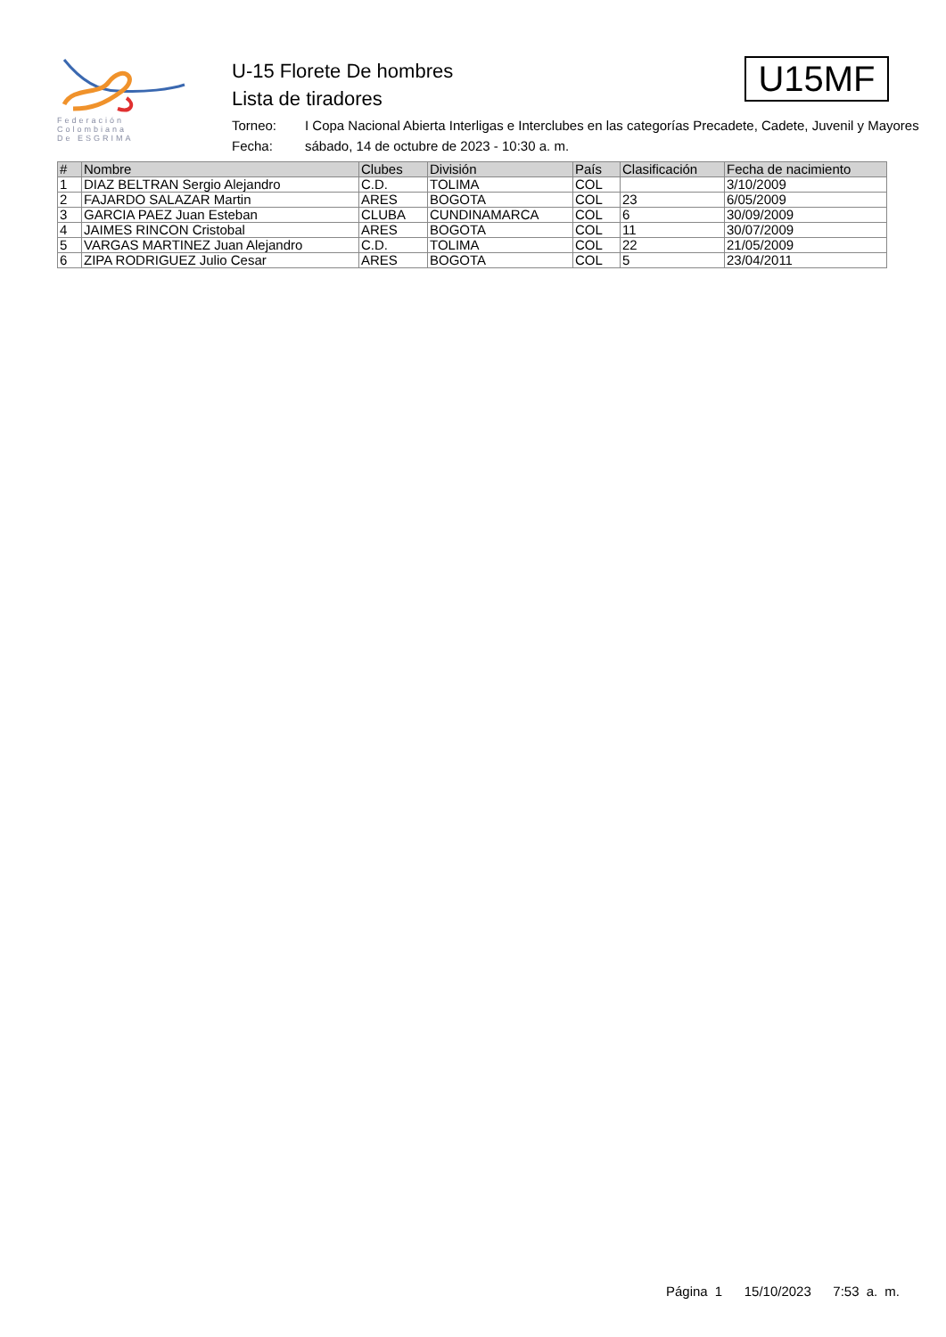Federación
Colombiana
De ESGRIMA
U-15 Florete De hombres
Lista de tiradores
Torneo: I Copa Nacional Abierta Interligas e Interclubes en las categorías Precadete, Cadete, Juvenil y Mayores
Fecha: sábado, 14 de octubre de 2023 - 10:30 a. m.
U15MF
| # | Nombre | Clubes | División | País | Clasificación | Fecha de nacimiento |
| --- | --- | --- | --- | --- | --- | --- |
| 1 | DIAZ BELTRAN Sergio Alejandro | C.D. | TOLIMA | COL | | 3/10/2009 |
| 2 | FAJARDO SALAZAR Martin | ARES | BOGOTA | COL | 23 | 6/05/2009 |
| 3 | GARCIA PAEZ Juan Esteban | CLUBA | CUNDINAMARCA | COL | 6 | 30/09/2009 |
| 4 | JAIMES RINCON Cristobal | ARES | BOGOTA | COL | 11 | 30/07/2009 |
| 5 | VARGAS MARTINEZ Juan Alejandro | C.D. | TOLIMA | COL | 22 | 21/05/2009 |
| 6 | ZIPA RODRIGUEZ Julio Cesar | ARES | BOGOTA | COL | 5 | 23/04/2011 |
Página 1 15/10/2023 7:53 a. m.